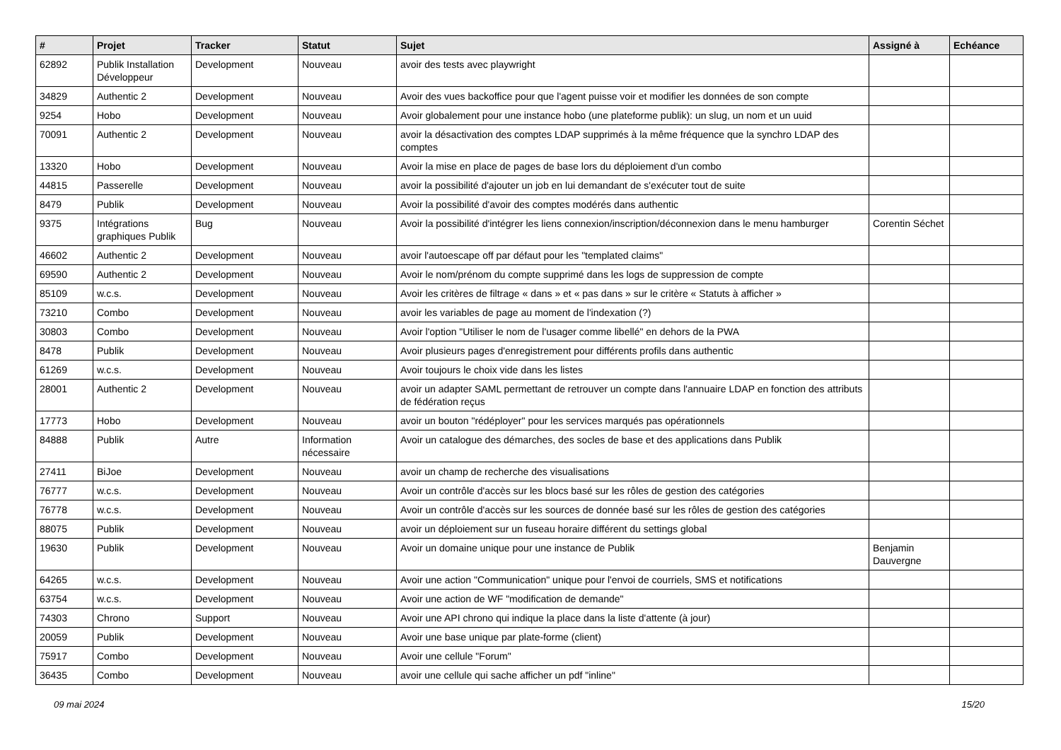| # | Projet | Tracker | Statut | Sujet | Assigné à | Echéance |
| --- | --- | --- | --- | --- | --- | --- |
| 62892 | Publik Installation Développeur | Development | Nouveau | avoir des tests avec playwright | | |
| 34829 | Authentic 2 | Development | Nouveau | Avoir des vues backoffice pour que l'agent puisse voir et modifier les données de son compte | | |
| 9254 | Hobo | Development | Nouveau | Avoir globalement pour une instance hobo (une plateforme publik): un slug, un nom et un uuid | | |
| 70091 | Authentic 2 | Development | Nouveau | avoir la désactivation des comptes LDAP supprimés à la même fréquence que la synchro LDAP des comptes | | |
| 13320 | Hobo | Development | Nouveau | Avoir la mise en place de pages de base lors du déploiement d'un combo | | |
| 44815 | Passerelle | Development | Nouveau | avoir la possibilité d'ajouter un job en lui demandant de s'exécuter tout de suite | | |
| 8479 | Publik | Development | Nouveau | Avoir la possibilité d'avoir des comptes modérés dans authentic | | |
| 9375 | Intégrations graphiques Publik | Bug | Nouveau | Avoir la possibilité d'intégrer les liens connexion/inscription/déconnexion dans le menu hamburger | Corentin Séchet | |
| 46602 | Authentic 2 | Development | Nouveau | avoir l'autoescape off par défaut pour les "templated claims" | | |
| 69590 | Authentic 2 | Development | Nouveau | Avoir le nom/prénom du compte supprimé dans les logs de suppression de compte | | |
| 85109 | w.c.s. | Development | Nouveau | Avoir les critères de filtrage « dans » et « pas dans » sur le critère « Statuts à afficher » | | |
| 73210 | Combo | Development | Nouveau | avoir les variables de page au moment de l'indexation (?) | | |
| 30803 | Combo | Development | Nouveau | Avoir l'option "Utiliser le nom de l'usager comme libellé" en dehors de la PWA | | |
| 8478 | Publik | Development | Nouveau | Avoir plusieurs pages d'enregistrement pour différents profils dans authentic | | |
| 61269 | w.c.s. | Development | Nouveau | Avoir toujours le choix vide dans les listes | | |
| 28001 | Authentic 2 | Development | Nouveau | avoir un adapter SAML permettant de retrouver un compte dans l'annuaire LDAP en fonction des attributs de fédération reçus | | |
| 17773 | Hobo | Development | Nouveau | avoir un bouton "rédéployer" pour les services marqués pas opérationnels | | |
| 84888 | Publik | Autre | Information nécessaire | Avoir un catalogue des démarches, des socles de base et des applications dans Publik | | |
| 27411 | BiJoe | Development | Nouveau | avoir un champ de recherche des visualisations | | |
| 76777 | w.c.s. | Development | Nouveau | Avoir un contrôle d'accès sur les blocs basé sur les rôles de gestion des catégories | | |
| 76778 | w.c.s. | Development | Nouveau | Avoir un contrôle d'accès sur les sources de donnée basé sur les rôles de gestion des catégories | | |
| 88075 | Publik | Development | Nouveau | avoir un déploiement sur un fuseau horaire différent du settings global | | |
| 19630 | Publik | Development | Nouveau | Avoir un domaine unique pour une instance de Publik | Benjamin Dauvergne | |
| 64265 | w.c.s. | Development | Nouveau | Avoir une action "Communication" unique pour l'envoi de courriels, SMS et notifications | | |
| 63754 | w.c.s. | Development | Nouveau | Avoir une action de WF "modification de demande" | | |
| 74303 | Chrono | Support | Nouveau | Avoir une API chrono qui indique la place dans la liste d'attente (à jour) | | |
| 20059 | Publik | Development | Nouveau | Avoir une base unique par plate-forme (client) | | |
| 75917 | Combo | Development | Nouveau | Avoir une cellule "Forum" | | |
| 36435 | Combo | Development | Nouveau | avoir une cellule qui sache afficher un pdf "inline" | | |
09 mai 2024 15/20